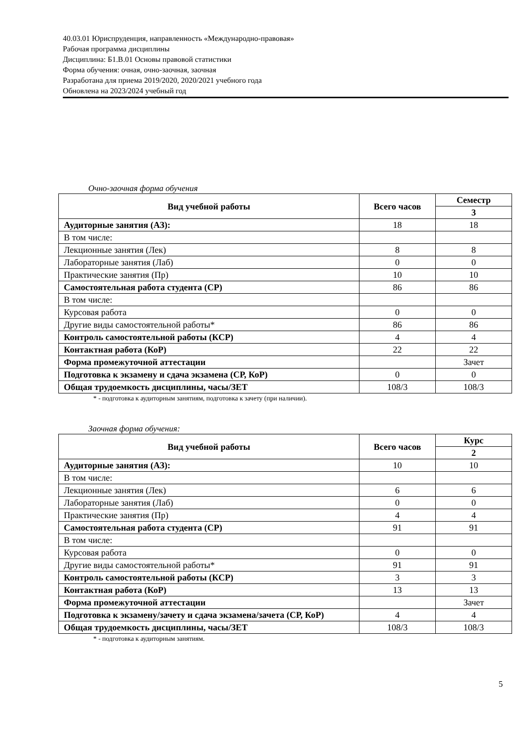40.03.01 Юриспруденция, направленность «Международно-правовая»
Рабочая программа дисциплины
Дисциплина: Б1.В.01 Основы правовой статистики
Форма обучения: очная, очно-заочная, заочная
Разработана для приема 2019/2020, 2020/2021 учебного года
Обновлена на 2023/2024 учебный год
Очно-заочная форма обучения
| Вид учебной работы | Всего часов | Семестр |
| --- | --- | --- |
| | | 3 |
| Аудиторные занятия (АЗ): | 18 | 18 |
| В том числе: | | |
| Лекционные занятия (Лек) | 8 | 8 |
| Лабораторные занятия (Лаб) | 0 | 0 |
| Практические занятия (Пр) | 10 | 10 |
| Самостоятельная работа студента (СР) | 86 | 86 |
| В том числе: | | |
| Курсовая работа | 0 | 0 |
| Другие виды самостоятельной работы* | 86 | 86 |
| Контроль самостоятельной работы (КСР) | 4 | 4 |
| Контактная работа (КоР) | 22 | 22 |
| Форма промежуточной аттестации | | Зачет |
| Подготовка к экзамену и сдача экзамена (СР, КоР) | 0 | 0 |
| Общая трудоемкость дисциплины, часы/ЗЕТ | 108/3 | 108/3 |
* - подготовка к аудиторным занятиям, подготовка к зачету (при наличии).
Заочная форма обучения:
| Вид учебной работы | Всего часов | Курс |
| --- | --- | --- |
| | | 2 |
| Аудиторные занятия (АЗ): | 10 | 10 |
| В том числе: | | |
| Лекционные занятия (Лек) | 6 | 6 |
| Лабораторные занятия (Лаб) | 0 | 0 |
| Практические занятия (Пр) | 4 | 4 |
| Самостоятельная работа студента (СР) | 91 | 91 |
| В том числе: | | |
| Курсовая работа | 0 | 0 |
| Другие виды самостоятельной работы* | 91 | 91 |
| Контроль самостоятельной работы (КСР) | 3 | 3 |
| Контактная работа (КоР) | 13 | 13 |
| Форма промежуточной аттестации | | Зачет |
| Подготовка к экзамену/зачету и сдача экзамена/зачета (СР, КоР) | 4 | 4 |
| Общая трудоемкость дисциплины, часы/ЗЕТ | 108/3 | 108/3 |
* - подготовка к аудиторным занятиям.
5